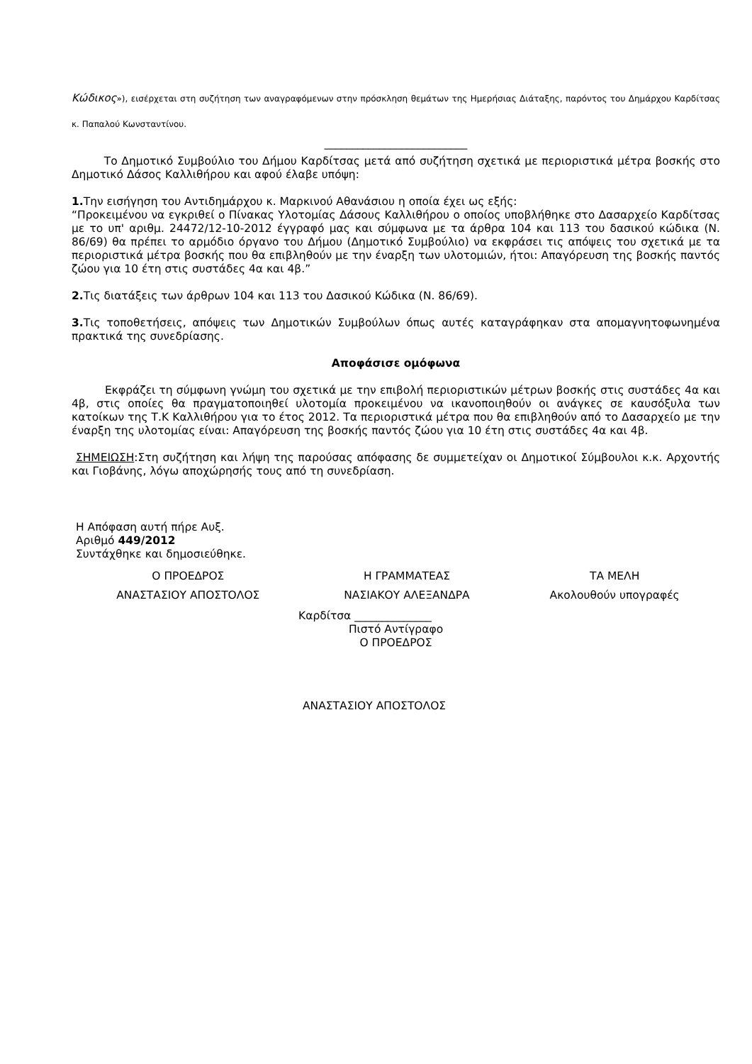Κώδικος»), εισέρχεται στη συζήτηση των αναγραφόμενων στην πρόσκληση θεμάτων της Ημερήσιας Διάταξης, παρόντος του Δημάρχου Καρδίτσας κ. Παπαλού Κωνσταντίνου.
__________________________
Το Δημοτικό Συμβούλιο του Δήμου Καρδίτσας μετά από συζήτηση σχετικά με περιοριστικά μέτρα βοσκής στο Δημοτικό Δάσος Καλλιθήρου και αφού έλαβε υπόψη:
1. Την εισήγηση του Αντιδημάρχου κ. Μαρκινού Αθανάσιου η οποία έχει ως εξής:
“Προκειμένου να εγκριθεί ο Πίνακας Υλοτομίας Δάσους Καλλιθήρου ο οποίος υποβλήθηκε στο Δασαρχείο Καρδίτσας με το υπ' αριθμ. 24472/12-10-2012 έγγραφό μας και σύμφωνα με τα άρθρα 104 και 113 του δασικού κώδικα (Ν. 86/69) θα πρέπει το αρμόδιο όργανο του Δήμου (Δημοτικό Συμβούλιο) να εκφράσει τις απόψεις του σχετικά με τα περιοριστικά μέτρα βοσκής που θα επιβληθούν με την έναρξη των υλοτομιών, ήτοι: Απαγόρευση της βοσκής παντός ζώου για 10 έτη στις συστάδες 4α και 4β.”
2. Τις διατάξεις των άρθρων 104 και 113 του Δασικού Κώδικα (Ν. 86/69).
3. Τις τοποθετήσεις, απόψεις των Δημοτικών Συμβούλων όπως αυτές καταγράφηκαν στα απομαγνητοφωνημένα πρακτικά της συνεδρίασης.
Αποφάσισε ομόφωνα
Εκφράζει τη σύμφωνη γνώμη του σχετικά με την επιβολή περιοριστικών μέτρων βοσκής στις συστάδες 4α και 4β, στις οποίες θα πραγματοποιηθεί υλοτομία προκειμένου να ικανοποιηθούν οι ανάγκες σε καυσόξυλα των κατοίκων της Τ.Κ Καλλιθήρου για το έτος 2012. Τα περιοριστικά μέτρα που θα επιβληθούν από το Δασαρχείο με την έναρξη της υλοτομίας είναι: Απαγόρευση της βοσκής παντός ζώου για 10 έτη στις συστάδες 4α και 4β.
ΣΗΜΕΙΩΣΗ:Στη συζήτηση και λήψη της παρούσας απόφασης δε συμμετείχαν οι Δημοτικοί Σύμβουλοι κ.κ. Αρχοντής και Γιοβάνης, λόγω αποχώρησής τους από τη συνεδρίαση.
Η Απόφαση αυτή πήρε Αυξ.
Αριθμό 449/2012
Συντάχθηκε και δημοσιεύθηκε.
| Ο ΠΡΟΕΔΡΟΣ | Η ΓΡΑΜΜΑΤΕΑΣ | ΤΑ ΜΕΛΗ |
| ΑΝΑΣΤΑΣΙΟΥ ΑΠΟΣΤΟΛΟΣ | ΝΑΣΙΑΚΟΥ ΑΛΕΞΑΝΔΡΑ | Ακολουθούν υπογραφές |
Καρδίτσα ______________
Πιστό Αντίγραφο
Ο ΠΡΟΕΔΡΟΣ
ΑΝΑΣΤΑΣΙΟΥ ΑΠΟΣΤΟΛΟΣ